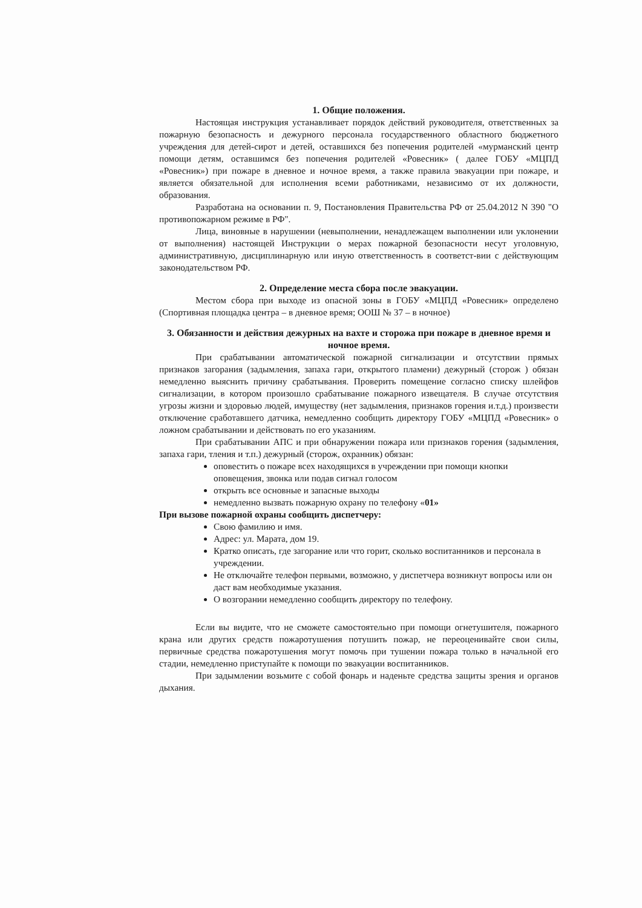1. Общие положения.
Настоящая инструкция устанавливает порядок действий руководителя, ответственных за пожарную безопасность и дежурного персонала государственного областного бюджетного учреждения для детей-сирот и детей, оставшихся без попечения родителей «мурманский центр помощи детям, оставшимся без попечения родителей «Ровесник» ( далее ГОБУ «МЦПД «Ровесник») при пожаре в дневное и ночное время, а также правила эвакуации при пожаре, и является обязательной для исполнения всеми работниками, независимо от их должности, образования.
Разработана на основании п. 9, Постановления Правительства РФ от 25.04.2012 N 390 "О противопожарном режиме в РФ".
Лица, виновные в нарушении (невыполнении, ненадлежащем выполнении или уклонении от выполнения) настоящей Инструкции о мерах пожарной безопасности несут уголовную, административную, дисциплинарную или иную ответственность в соответст-вии с действующим законодательством РФ.
2. Определение места сбора после эвакуации.
Местом сбора при выходе из опасной зоны в ГОБУ «МЦПД «Ровесник» определено (Спортивная площадка центра – в дневное время; ООШ № 37 – в ночное)
3. Обязанности и действия дежурных на вахте и сторожа при пожаре в дневное время и ночное время.
При срабатывании автоматической пожарной сигнализации и отсутствии прямых признаков загорания (задымления, запаха гари, открытого пламени) дежурный (сторож ) обязан немедленно выяснить причину срабатывания. Проверить помещение согласно списку шлейфов сигнализации, в котором произошло срабатывание пожарного извещателя. В случае отсутствия угрозы жизни и здоровью людей, имуществу (нет задымления, признаков горения и.т.д.) произвести отключение сработавшего датчика, немедленно сообщить директору ГОБУ «МЦПД «Ровесник» о ложном срабатывании и действовать по его указаниям.
При срабатывании АПС и при обнаружении пожара или признаков горения (задымления, запаха гари, тления и т.п.) дежурный (сторож, охранник) обязан:
оповестить о пожаре всех находящихся в учреждении при помощи кнопки оповещения, звонка или подав сигнал голосом
открыть все основные и запасные выходы
немедленно вызвать пожарную охрану по телефону «01»
При вызове пожарной охраны сообщить диспетчеру:
Свою фамилию и имя.
Адрес: ул. Марата, дом 19.
Кратко описать, где загорание или что горит, сколько воспитанников и персонала в учреждении.
Не отключайте телефон первыми, возможно, у диспетчера возникнут вопросы или он даст вам необходимые указания.
О возгорании немедленно сообщить директору по телефону.
Если вы видите, что не сможете самостоятельно при помощи огнетушителя, пожарного крана или других средств пожаротушения потушить пожар, не переоценивайте свои силы, первичные средства пожаротушения могут помочь при тушении пожара только в начальной его стадии, немедленно приступайте к помощи по эвакуации воспитанников.
При задымлении возьмите с собой фонарь и наденьте средства защиты зрения и органов дыхания.